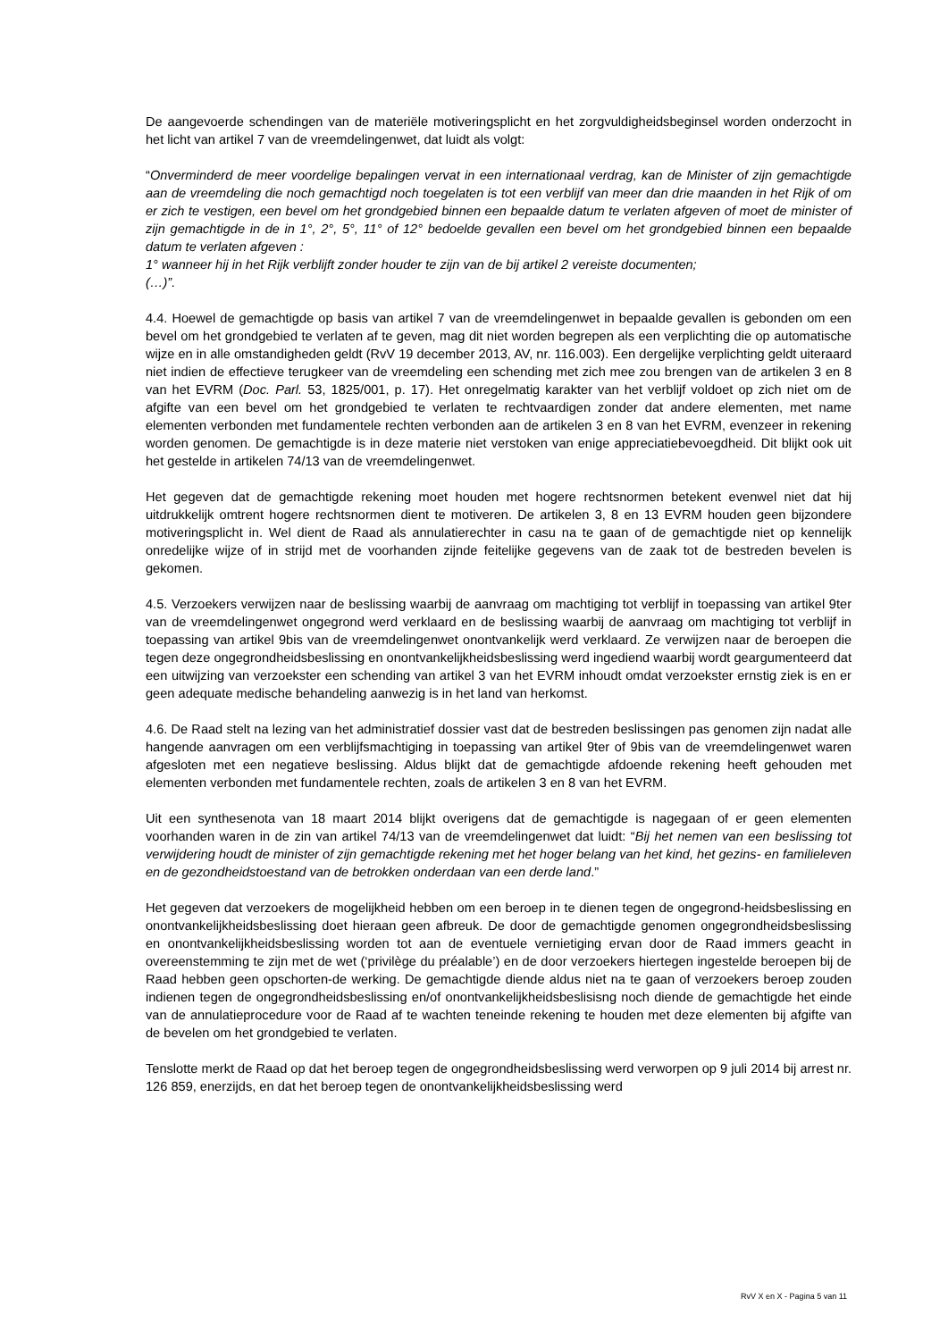De aangevoerde schendingen van de materiële motiveringsplicht en het zorgvuldigheidsbeginsel worden onderzocht in het licht van artikel 7 van de vreemdelingenwet, dat luidt als volgt:
“Onverminderd de meer voordelige bepalingen vervat in een internationaal verdrag, kan de Minister of zijn gemachtigde aan de vreemdeling die noch gemachtigd noch toegelaten is tot een verblijf van meer dan drie maanden in het Rijk of om er zich te vestigen, een bevel om het grondgebied binnen een bepaalde datum te verlaten afgeven of moet de minister of zijn gemachtigde in de in 1°, 2°, 5°, 11° of 12° bedoelde gevallen een bevel om het grondgebied binnen een bepaalde datum te verlaten afgeven :
1° wanneer hij in het Rijk verblijft zonder houder te zijn van de bij artikel 2 vereiste documenten;
(…)”.
4.4. Hoewel de gemachtigde op basis van artikel 7 van de vreemdelingenwet in bepaalde gevallen is gebonden om een bevel om het grondgebied te verlaten af te geven, mag dit niet worden begrepen als een verplichting die op automatische wijze en in alle omstandigheden geldt (RvV 19 december 2013, AV, nr. 116.003). Een dergelijke verplichting geldt uiteraard niet indien de effectieve terugkeer van de vreemdeling een schending met zich mee zou brengen van de artikelen 3 en 8 van het EVRM (Doc. Parl. 53, 1825/001, p. 17). Het onregelmatig karakter van het verblijf voldoet op zich niet om de afgifte van een bevel om het grondgebied te verlaten te rechtvaardigen zonder dat andere elementen, met name elementen verbonden met fundamentele rechten verbonden aan de artikelen 3 en 8 van het EVRM, evenzeer in rekening worden genomen. De gemachtigde is in deze materie niet verstoken van enige appreciatiebevoegdheid. Dit blijkt ook uit het gestelde in artikelen 74/13 van de vreemdelingenwet.
Het gegeven dat de gemachtigde rekening moet houden met hogere rechtsnormen betekent evenwel niet dat hij uitdrukkelijk omtrent hogere rechtsnormen dient te motiveren. De artikelen 3, 8 en 13 EVRM houden geen bijzondere motiveringsplicht in. Wel dient de Raad als annulatierechter in casu na te gaan of de gemachtigde niet op kennelijk onredelijke wijze of in strijd met de voorhanden zijnde feitelijke gegevens van de zaak tot de bestreden bevelen is gekomen.
4.5. Verzoekers verwijzen naar de beslissing waarbij de aanvraag om machtiging tot verblijf in toepassing van artikel 9ter van de vreemdelingenwet ongegrond werd verklaard en de beslissing waarbij de aanvraag om machtiging tot verblijf in toepassing van artikel 9bis van de vreemdelingenwet onontvankelijk werd verklaard. Ze verwijzen naar de beroepen die tegen deze ongegrondheidsbeslissing en onontvankelijkheidsbeslissing werd ingediend waarbij wordt geargumenteerd dat een uitwijzing van verzoekster een schending van artikel 3 van het EVRM inhoudt omdat verzoekster ernstig ziek is en er geen adequate medische behandeling aanwezig is in het land van herkomst.
4.6. De Raad stelt na lezing van het administratief dossier vast dat de bestreden beslissingen pas genomen zijn nadat alle hangende aanvragen om een verblijfsmachtiging in toepassing van artikel 9ter of 9bis van de vreemdelingenwet waren afgesloten met een negatieve beslissing. Aldus blijkt dat de gemachtigde afdoende rekening heeft gehouden met elementen verbonden met fundamentele rechten, zoals de artikelen 3 en 8 van het EVRM.
Uit een synthesenota van 18 maart 2014 blijkt overigens dat de gemachtigde is nagegaan of er geen elementen voorhanden waren in de zin van artikel 74/13 van de vreemdelingenwet dat luidt: “Bij het nemen van een beslissing tot verwijdering houdt de minister of zijn gemachtigde rekening met het hoger belang van het kind, het gezins- en familieleven en de gezondheidstoestand van de betrokken onderdaan van een derde land.”
Het gegeven dat verzoekers de mogelijkheid hebben om een beroep in te dienen tegen de ongegrond-heidsbeslissing en onontvankelijkheidsbeslissing doet hieraan geen afbreuk. De door de gemachtigde genomen ongegrondheidsbeslissing en onontvankelijkheidsbeslissing worden tot aan de eventuele vernietiging ervan door de Raad immers geacht in overeenstemming te zijn met de wet (‘privilège du préalable’) en de door verzoekers hiertegen ingestelde beroepen bij de Raad hebben geen opschorten-de werking. De gemachtigde diende aldus niet na te gaan of verzoekers beroep zouden indienen tegen de ongegrondheidsbeslissing en/of onontvankelijkheidsbeslisisng noch diende de gemachtigde het einde van de annulatieprocedure voor de Raad af te wachten teneinde rekening te houden met deze elementen bij afgifte van de bevelen om het grondgebied te verlaten.
Tenslotte merkt de Raad op dat het beroep tegen de ongegrondheidsbeslissing werd verworpen op 9 juli 2014 bij arrest nr. 126 859, enerzijds, en dat het beroep tegen de onontvankelijkheidsbeslissing werd
RvV X en X - Pagina 5 van 11